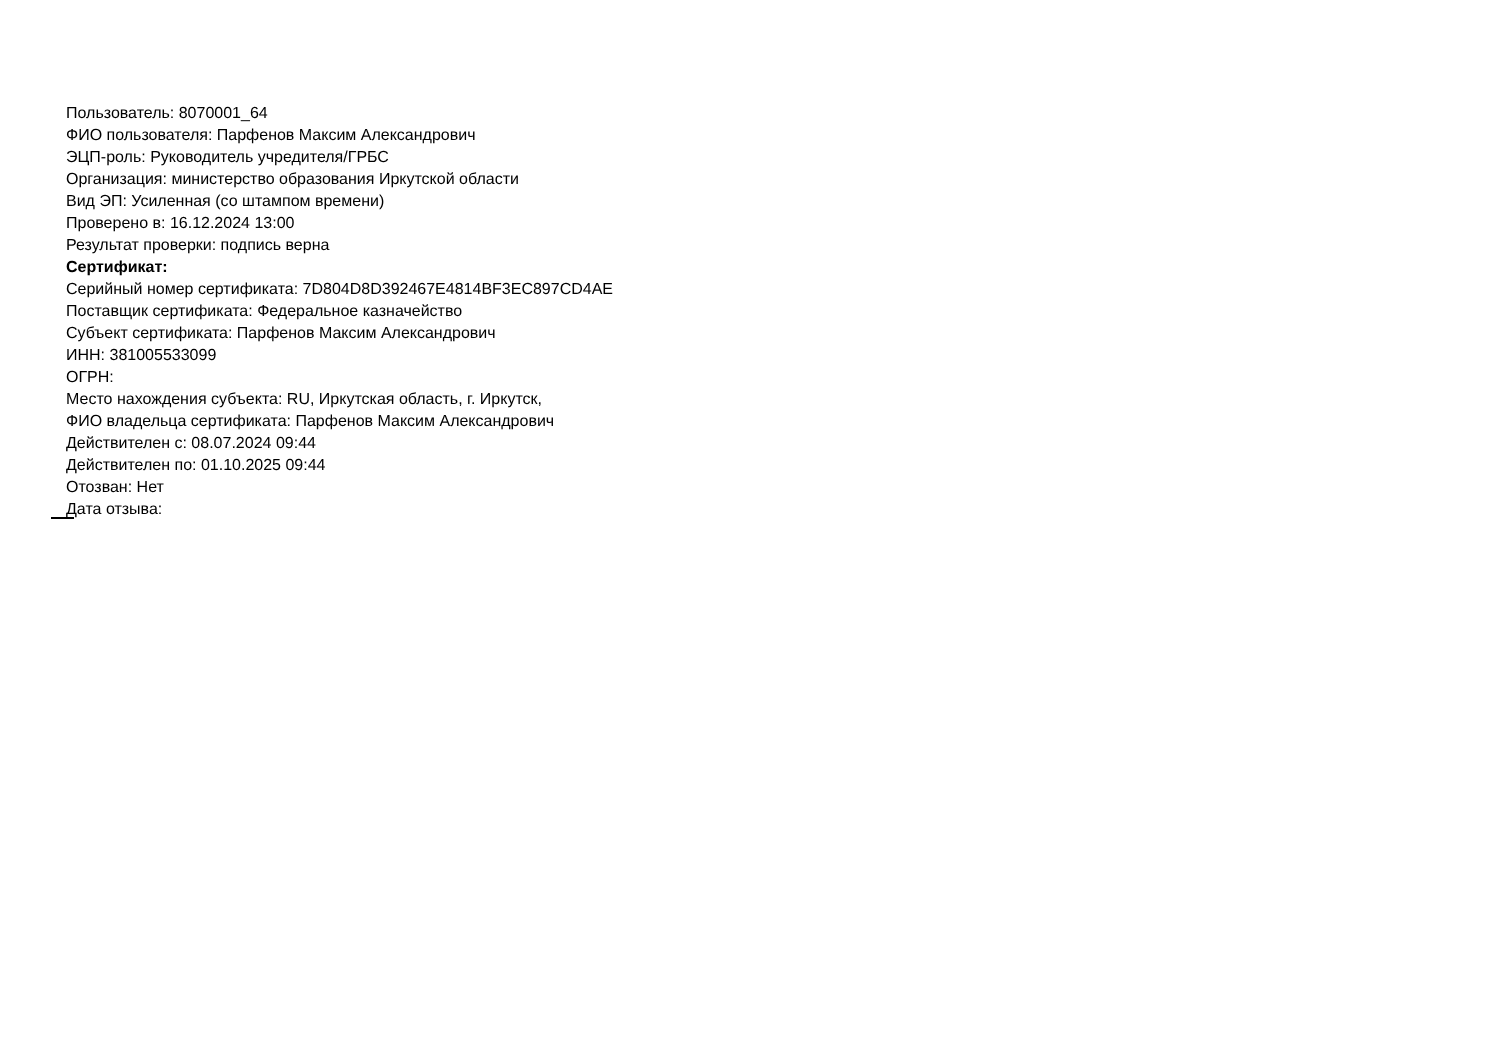Пользователь: 8070001_64
ФИО пользователя: Парфенов Максим Александрович
ЭЦП-роль: Руководитель учредителя/ГРБС
Организация: министерство образования Иркутской области
Вид ЭП: Усиленная (со штампом времени)
Проверено в: 16.12.2024 13:00
Результат проверки: подпись верна
Сертификат:
Серийный номер сертификата: 7D804D8D392467E4814BF3EC897CD4AE
Поставщик сертификата: Федеральное казначейство
Субъект сертификата: Парфенов Максим Александрович
ИНН: 381005533099
ОГРН:
Место нахождения субъекта: RU, Иркутская область, г. Иркутск,
ФИО владельца сертификата: Парфенов Максим Александрович
Действителен с: 08.07.2024 09:44
Действителен по: 01.10.2025 09:44
Отозван: Нет
Дата отзыва: